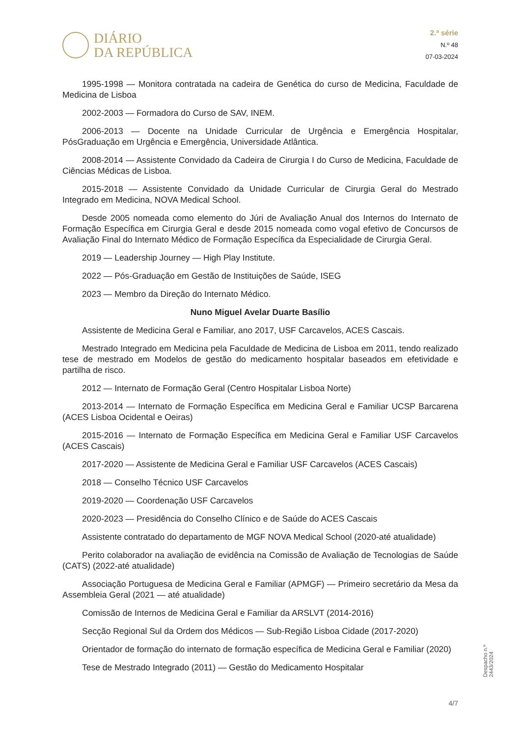DIÁRIO
DA REPÚBLICA
2.ª série
N.º 48
07-03-2024
1995-1998 — Monitora contratada na cadeira de Genética do curso de Medicina, Faculdade de Medicina de Lisboa
2002-2003 — Formadora do Curso de SAV, INEM.
2006-2013 — Docente na Unidade Curricular de Urgência e Emergência Hospitalar, PósGraduação em Urgência e Emergência, Universidade Atlântica.
2008-2014 — Assistente Convidado da Cadeira de Cirurgia I do Curso de Medicina, Faculdade de Ciências Médicas de Lisboa.
2015-2018 — Assistente Convidado da Unidade Curricular de Cirurgia Geral do Mestrado Integrado em Medicina, NOVA Medical School.
Desde 2005 nomeada como elemento do Júri de Avaliação Anual dos Internos do Internato de Formação Específica em Cirurgia Geral e desde 2015 nomeada como vogal efetivo de Concursos de Avaliação Final do Internato Médico de Formação Específica da Especialidade de Cirurgia Geral.
2019 — Leadership Journey — High Play Institute.
2022 — Pós-Graduação em Gestão de Instituições de Saúde, ISEG
2023 — Membro da Direção do Internato Médico.
Nuno Miguel Avelar Duarte Basílio
Assistente de Medicina Geral e Familiar, ano 2017, USF Carcavelos, ACES Cascais.
Mestrado Integrado em Medicina pela Faculdade de Medicina de Lisboa em 2011, tendo realizado tese de mestrado em Modelos de gestão do medicamento hospitalar baseados em efetividade e partilha de risco.
2012 — Internato de Formação Geral (Centro Hospitalar Lisboa Norte)
2013-2014 — Internato de Formação Específica em Medicina Geral e Familiar UCSP Barcarena (ACES Lisboa Ocidental e Oeiras)
2015-2016 — Internato de Formação Específica em Medicina Geral e Familiar USF Carcavelos (ACES Cascais)
2017-2020 — Assistente de Medicina Geral e Familiar USF Carcavelos (ACES Cascais)
2018 — Conselho Técnico USF Carcavelos
2019-2020 — Coordenação USF Carcavelos
2020-2023 — Presidência do Conselho Clínico e de Saúde do ACES Cascais
Assistente contratado do departamento de MGF NOVA Medical School (2020-até atualidade)
Perito colaborador na avaliação de evidência na Comissão de Avaliação de Tecnologias de Saúde (CATS) (2022-até atualidade)
Associação Portuguesa de Medicina Geral e Familiar (APMGF) — Primeiro secretário da Mesa da Assembleia Geral (2021 — até atualidade)
Comissão de Internos de Medicina Geral e Familiar da ARSLVT (2014-2016)
Secção Regional Sul da Ordem dos Médicos — Sub-Região Lisboa Cidade (2017-2020)
Orientador de formação do internato de formação específica de Medicina Geral e Familiar (2020)
Tese de Mestrado Integrado (2011) — Gestão do Medicamento Hospitalar
Despacho n.º 2443/2024
4/7